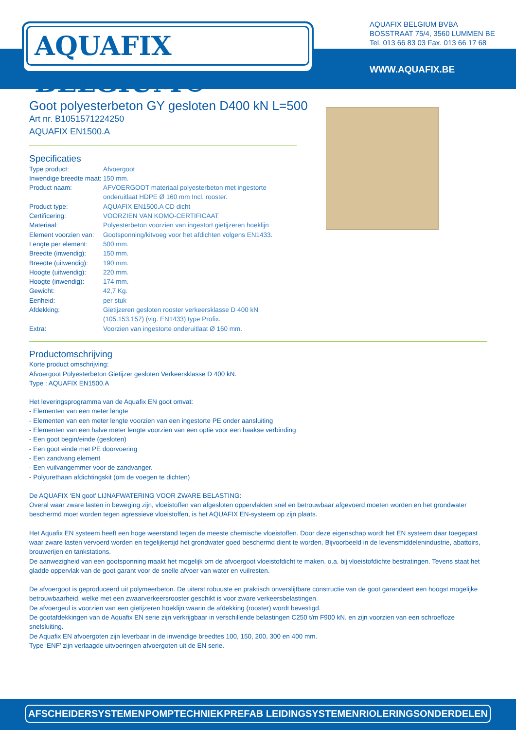AQUAFIX BELGIUM®
AQUAFIX BELGIUM BVBA
BOSSTRAAT 75/4, 3560 LUMMEN BE
Tel. 013 66 83 03 Fax. 013 66 17 68
WWW.AQUAFIX.BE
Goot polyesterbeton GY gesloten D400 kN L=500
Art nr. B1051571224250
AQUAFIX EN1500.A
Specificaties
| Type product: | Afvoergoot |
| Inwendige breedte maat: | 150 mm. |
| Product naam: | AFVOERGOOT materiaal polyesterbeton met ingestorte onderuitlaat HDPE Ø 160 mm Incl. rooster. |
| Product type: | AQUAFIX EN1500.A CD dicht |
| Certificering: | VOORZIEN VAN KOMO-CERTIFICAAT |
| Materiaal: | Polyesterbeton voorzien van ingestort gietijzeren hoeklijn |
| Element voorzien van: | Gootsponning/kitvoeg voor het afdichten volgens EN1433. |
| Lengte per element: | 500 mm. |
| Breedte (inwendig): | 150 mm. |
| Breedte (uitwendig): | 190 mm. |
| Hoogte (uitwendig): | 220 mm. |
| Hoogte (inwendig): | 174 mm. |
| Gewicht: | 42,7 Kg. |
| Eenheid: | per stuk |
| Afdekking: | Gietijzeren gesloten rooster verkeersklasse D 400 kN (105.153.157) (vlg. EN1433) type Profix. |
| Extra: | Voorzien van ingestorte onderuitlaat Ø 160 mm. |
Productomschrijving
Korte product omschrijving:
Afvoergoot Polyesterbeton Gietijzer gesloten Verkeersklasse D 400 kN.
Type : AQUAFIX EN1500.A
Het leveringsprogramma van de Aquafix EN goot omvat:
- Elementen van een meter lengte
- Elementen van een meter lengte voorzien van een ingestorte PE onder aansluiting
- Elementen van een halve meter lengte voorzien van een optie voor een haakse verbinding
- Een goot begin/einde (gesloten)
- Een goot einde met PE doorvoering
- Een zandvang element
- Een vuilvangemmer voor de zandvanger.
- Polyurethaan afdichtingskit (om de voegen te dichten)
De AQUAFIX ‘EN goot’ LIJNAFWATERING VOOR ZWARE BELASTING:
Overal waar zware lasten in beweging zijn, vloeistoffen van afgesloten oppervlakten snel en betrouwbaar afgevoerd moeten worden en het grondwater beschermd moet worden tegen agressieve vloeistoffen, is het AQUAFIX EN-systeem op zijn plaats.
Het Aquafix EN systeem heeft een hoge weerstand tegen de meeste chemische vloeistoffen. Door deze eigenschap wordt het EN systeem daar toegepast waar zware lasten vervoerd worden en tegelijkertijd het grondwater goed beschermd dient te worden. Bijvoorbeeld in de levensmiddelenindustrie, abattoirs, brouwerijen en tankstations.
De aanwezigheid van een gootsponning maakt het mogelijk om de afvoergoot vloeistofdicht te maken. o.a. bij vloeistofdichte bestratingen. Tevens staat het gladde oppervlak van de goot garant voor de snelle afvoer van water en vuilresten.
De afvoergoot is geproduceerd uit polymeerbeton. De uiterst robuuste en praktisch onverslijtbare constructie van de goot garandeert een hoogst mogelijke betrouwbaarheid, welke met een zwaarverkeersrooster geschikt is voor zware verkeersbelastingen.
De afvoergeul is voorzien van een gietijzeren hoeklijn waarin de afdekking (rooster) wordt bevestigd.
De gootafdekkingen van de Aquafix EN serie zijn verkrijgbaar in verschillende belastingen C250 t/m F900 kN. en zijn voorzien van een schroefloze snelsluiting.
De Aquafix EN afvoergoten zijn leverbaar in de inwendige breedtes 100, 150, 200, 300 en 400 mm.
Type ‘ENF’ zijn verlaagde uitvoeringen afvoergoten uit de EN serie.
AFSCHEIDERSYSTEMEN POMPTECHNIEK PREFAB LEIDINGSYSTEMEN RIOLERINGSONDERDELEN